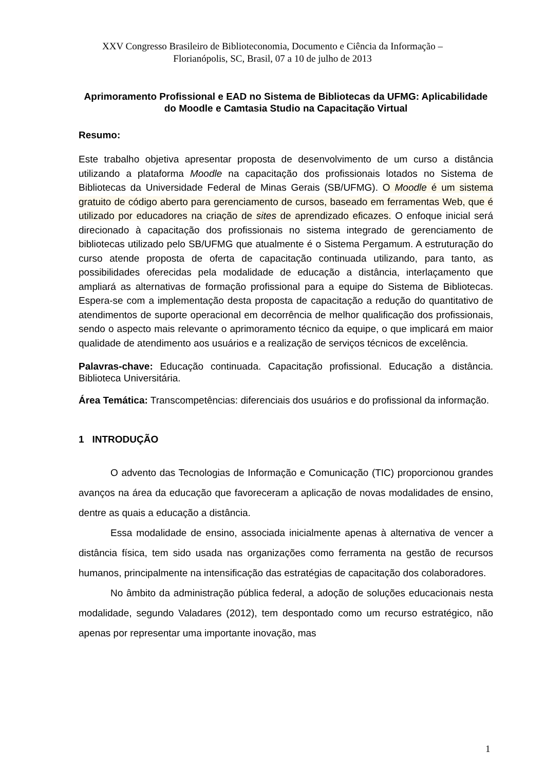XXV Congresso Brasileiro de Biblioteconomia, Documento e Ciência da Informação –
Florianópolis, SC, Brasil, 07 a 10 de julho de 2013
Aprimoramento Profissional e EAD no Sistema de Bibliotecas da UFMG: Aplicabilidade do Moodle e Camtasia Studio na Capacitação Virtual
Resumo:
Este trabalho objetiva apresentar proposta de desenvolvimento de um curso a distância utilizando a plataforma Moodle na capacitação dos profissionais lotados no Sistema de Bibliotecas da Universidade Federal de Minas Gerais (SB/UFMG). O Moodle é um sistema gratuito de código aberto para gerenciamento de cursos, baseado em ferramentas Web, que é utilizado por educadores na criação de sites de aprendizado eficazes. O enfoque inicial será direcionado à capacitação dos profissionais no sistema integrado de gerenciamento de bibliotecas utilizado pelo SB/UFMG que atualmente é o Sistema Pergamum. A estruturação do curso atende proposta de oferta de capacitação continuada utilizando, para tanto, as possibilidades oferecidas pela modalidade de educação a distância, interlaçamento que ampliará as alternativas de formação profissional para a equipe do Sistema de Bibliotecas. Espera-se com a implementação desta proposta de capacitação a redução do quantitativo de atendimentos de suporte operacional em decorrência de melhor qualificação dos profissionais, sendo o aspecto mais relevante o aprimoramento técnico da equipe, o que implicará em maior qualidade de atendimento aos usuários e a realização de serviços técnicos de excelência.
Palavras-chave: Educação continuada. Capacitação profissional. Educação a distância. Biblioteca Universitária.
Área Temática: Transcompetências: diferenciais dos usuários e do profissional da informação.
1 INTRODUÇÃO
O advento das Tecnologias de Informação e Comunicação (TIC) proporcionou grandes avanços na área da educação que favoreceram a aplicação de novas modalidades de ensino, dentre as quais a educação a distância.
Essa modalidade de ensino, associada inicialmente apenas à alternativa de vencer a distância física, tem sido usada nas organizações como ferramenta na gestão de recursos humanos, principalmente na intensificação das estratégias de capacitação dos colaboradores.
No âmbito da administração pública federal, a adoção de soluções educacionais nesta modalidade, segundo Valadares (2012), tem despontado como um recurso estratégico, não apenas por representar uma importante inovação, mas
1